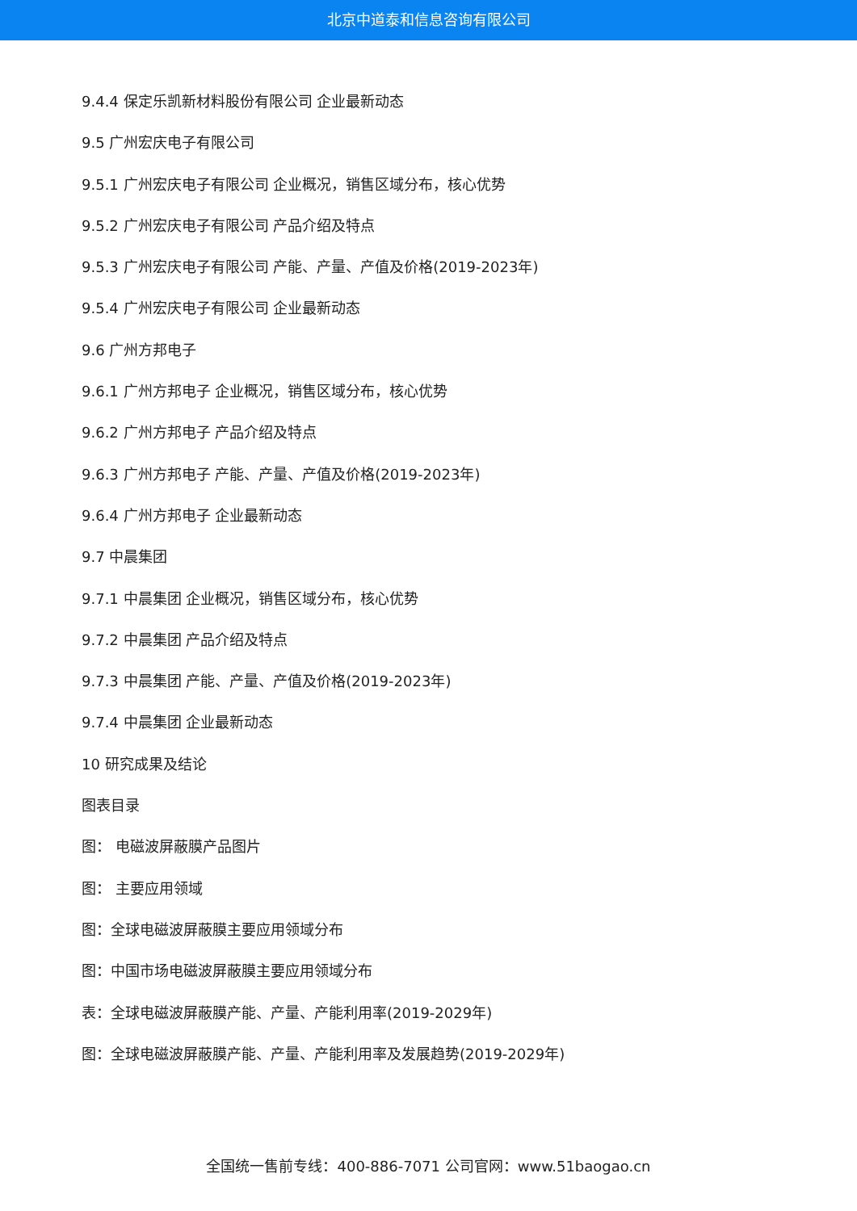北京中道泰和信息咨询有限公司
9.4.4 保定乐凯新材料股份有限公司 企业最新动态
9.5 广州宏庆电子有限公司
9.5.1 广州宏庆电子有限公司 企业概况，销售区域分布，核心优势
9.5.2 广州宏庆电子有限公司 产品介绍及特点
9.5.3 广州宏庆电子有限公司 产能、产量、产值及价格(2019-2023年)
9.5.4 广州宏庆电子有限公司 企业最新动态
9.6 广州方邦电子
9.6.1 广州方邦电子 企业概况，销售区域分布，核心优势
9.6.2 广州方邦电子 产品介绍及特点
9.6.3 广州方邦电子 产能、产量、产值及价格(2019-2023年)
9.6.4 广州方邦电子 企业最新动态
9.7 中晨集团
9.7.1 中晨集团 企业概况，销售区域分布，核心优势
9.7.2 中晨集团 产品介绍及特点
9.7.3 中晨集团 产能、产量、产值及价格(2019-2023年)
9.7.4 中晨集团 企业最新动态
10 研究成果及结论
图表目录
图： 电磁波屏蔽膜产品图片
图： 主要应用领域
图：全球电磁波屏蔽膜主要应用领域分布
图：中国市场电磁波屏蔽膜主要应用领域分布
表：全球电磁波屏蔽膜产能、产量、产能利用率(2019-2029年)
图：全球电磁波屏蔽膜产能、产量、产能利用率及发展趋势(2019-2029年)
全国统一售前专线：400-886-7071 公司官网：www.51baogao.cn